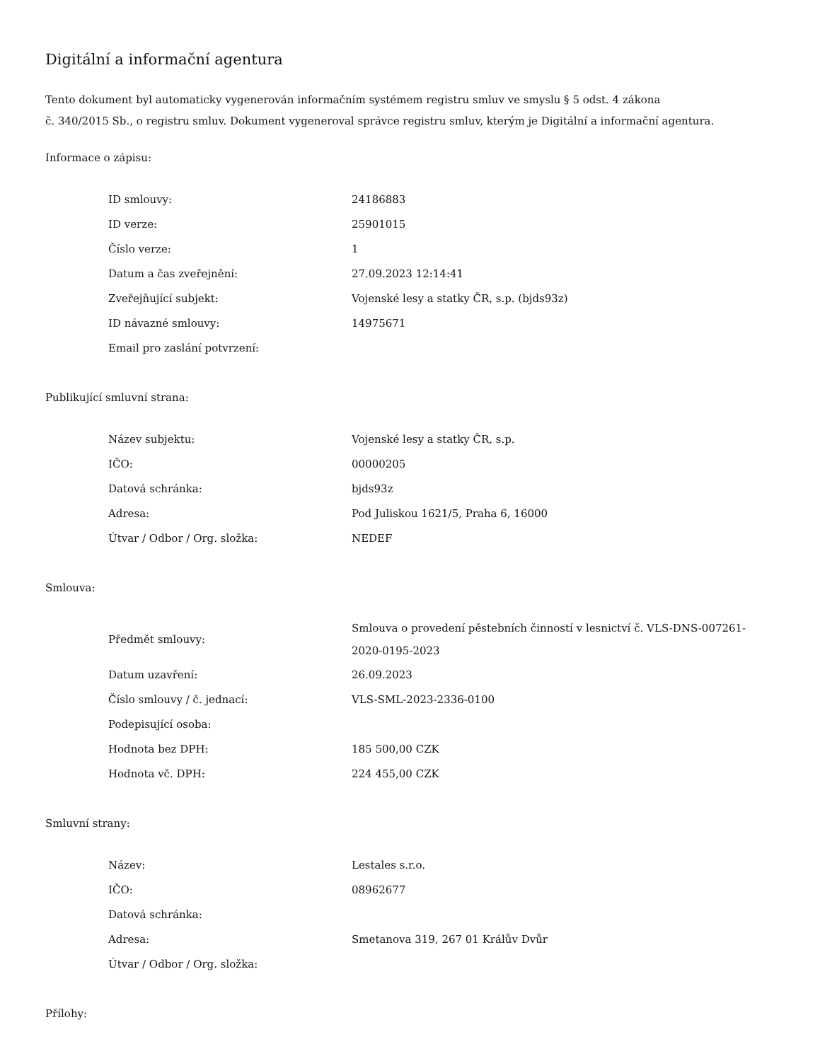Digitální a informační agentura
Tento dokument byl automaticky vygenerován informačním systémem registru smluv ve smyslu § 5 odst. 4 zákona
č. 340/2015 Sb., o registru smluv. Dokument vygeneroval správce registru smluv, kterým je Digitální a informační agentura.
Informace o zápisu:
| ID smlouvy: | 24186883 |
| ID verze: | 25901015 |
| Číslo verze: | 1 |
| Datum a čas zveřejnění: | 27.09.2023 12:14:41 |
| Zveřejňující subjekt: | Vojenské lesy a statky ČR, s.p. (bjds93z) |
| ID návazné smlouvy: | 14975671 |
| Email pro zaslání potvrzení: | |
Publikující smluvní strana:
| Název subjektu: | Vojenské lesy a statky ČR, s.p. |
| IČO: | 00000205 |
| Datová schránka: | bjds93z |
| Adresa: | Pod Juliskou 1621/5, Praha 6, 16000 |
| Útvar / Odbor / Org. složka: | NEDEF |
Smlouva:
| Předmět smlouvy: | Smlouva o provedení pěstebních činností v lesnictví č. VLS-DNS-007261- 2020-0195-2023 |
| Datum uzavření: | 26.09.2023 |
| Číslo smlouvy / č. jednací: | VLS-SML-2023-2336-0100 |
| Podepisující osoba: | |
| Hodnota bez DPH: | 185 500,00 CZK |
| Hodnota vč. DPH: | 224 455,00 CZK |
Smluvní strany:
| Název: | Lestales s.r.o. |
| IČO: | 08962677 |
| Datová schránka: | |
| Adresa: | Smetanova 319, 267 01 Králův Dvůr |
| Útvar / Odbor / Org. složka: | |
Přílohy: